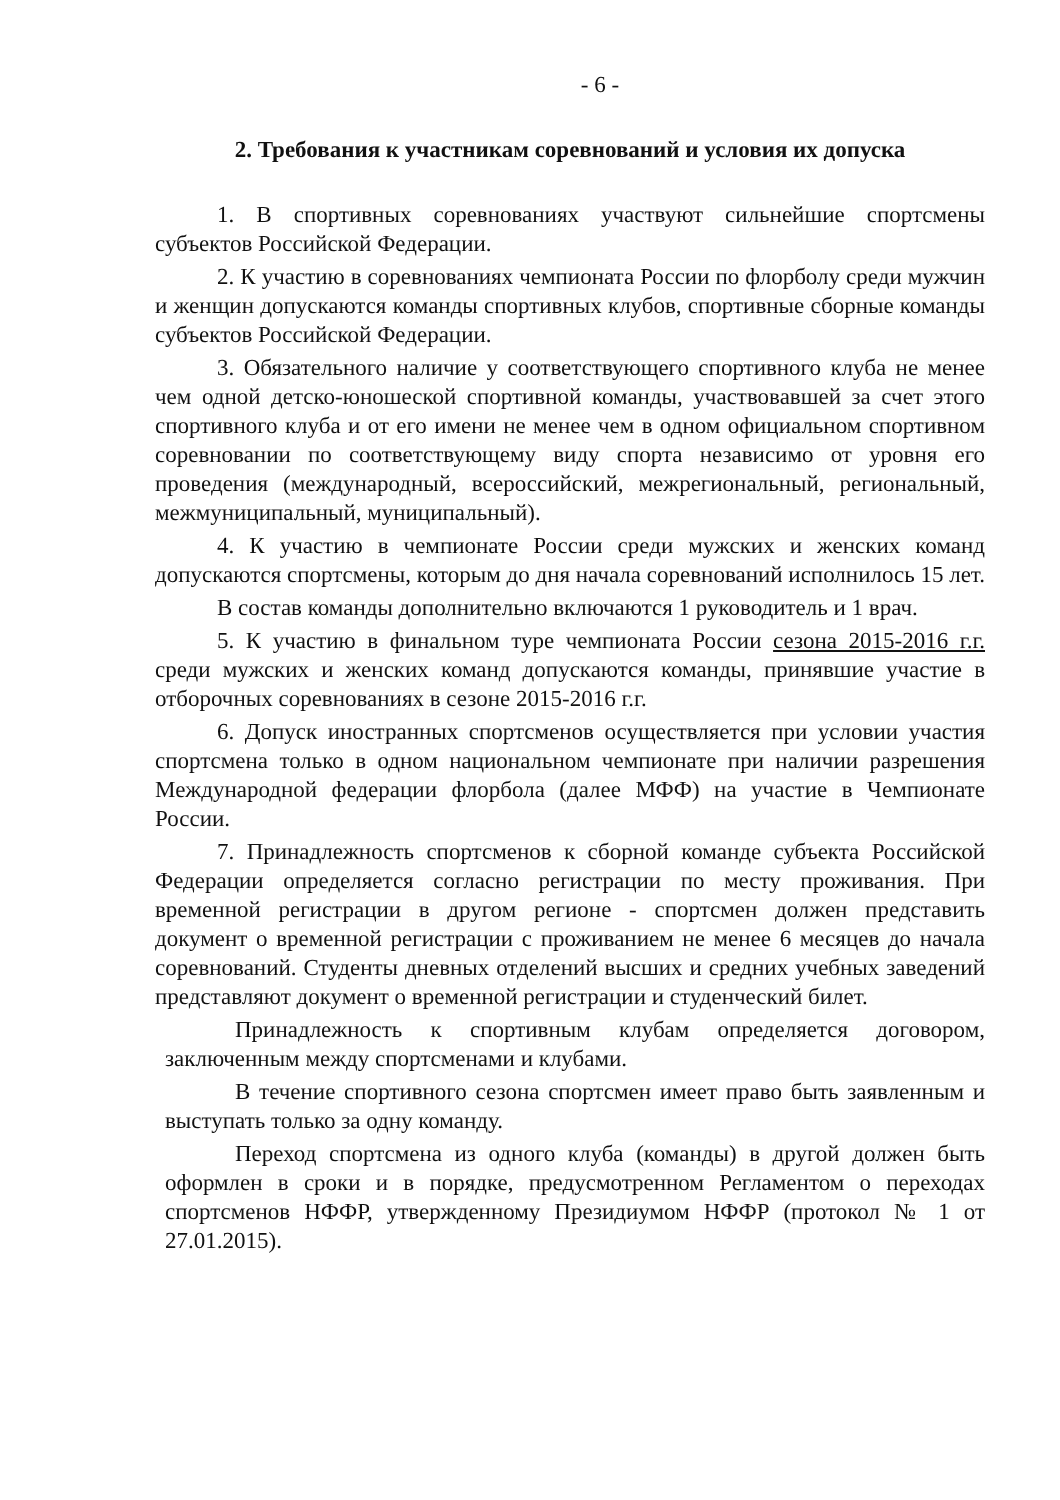- 6 -
2. Требования к участникам соревнований и условия их допуска
1. В спортивных соревнованиях участвуют сильнейшие спортсмены субъектов Российской Федерации.
2. К участию в соревнованиях чемпионата России по флорболу среди мужчин и женщин допускаются команды спортивных клубов, спортивные сборные команды субъектов Российской Федерации.
3. Обязательного наличие у соответствующего спортивного клуба не менее чем одной детско-юношеской спортивной команды, участвовавшей за счет этого спортивного клуба и от его имени не менее чем в одном официальном спортивном соревновании по соответствующему виду спорта независимо от уровня его проведения (международный, всероссийский, межрегиональный, региональный, межмуниципальный, муниципальный).
4. К участию в чемпионате России среди мужских и женских команд допускаются спортсмены, которым до дня начала соревнований исполнилось 15 лет.
В состав команды дополнительно включаются 1 руководитель и 1 врач.
5. К участию в финальном туре чемпионата России сезона 2015-2016 г.г. среди мужских и женских команд допускаются команды, принявшие участие в отборочных соревнованиях в сезоне 2015-2016 г.г.
6. Допуск иностранных спортсменов осуществляется при условии участия спортсмена только в одном национальном чемпионате при наличии разрешения Международной федерации флорбола (далее МФФ) на участие в Чемпионате России.
7. Принадлежность спортсменов к сборной команде субъекта Российской Федерации определяется согласно регистрации по месту проживания. При временной регистрации в другом регионе - спортсмен должен представить документ о временной регистрации с проживанием не менее 6 месяцев до начала соревнований. Студенты дневных отделений высших и средних учебных заведений представляют документ о временной регистрации и студенческий билет.
Принадлежность к спортивным клубам определяется договором, заключенным между спортсменами и клубами.
В течение спортивного сезона спортсмен имеет право быть заявленным и выступать только за одну команду.
Переход спортсмена из одного клуба (команды) в другой должен быть оформлен в сроки и в порядке, предусмотренном Регламентом о переходах спортсменов НФФР, утвержденному Президиумом НФФР (протокол № 1 от 27.01.2015).